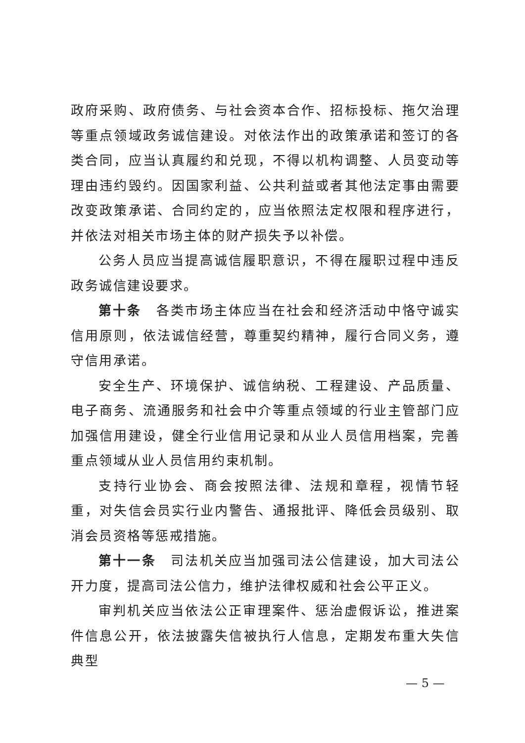政府采购、政府债务、与社会资本合作、招标投标、拖欠治理等重点领域政务诚信建设。对依法作出的政策承诺和签订的各类合同，应当认真履约和兑现，不得以机构调整、人员变动等理由违约毁约。因国家利益、公共利益或者其他法定事由需要改变政策承诺、合同约定的，应当依照法定权限和程序进行，并依法对相关市场主体的财产损失予以补偿。
公务人员应当提高诚信履职意识，不得在履职过程中违反政务诚信建设要求。
第十条　各类市场主体应当在社会和经济活动中恪守诚实信用原则，依法诚信经营，尊重契约精神，履行合同义务，遵守信用承诺。
安全生产、环境保护、诚信纳税、工程建设、产品质量、电子商务、流通服务和社会中介等重点领域的行业主管部门应加强信用建设，健全行业信用记录和从业人员信用档案，完善重点领域从业人员信用约束机制。
支持行业协会、商会按照法律、法规和章程，视情节轻重，对失信会员实行业内警告、通报批评、降低会员级别、取消会员资格等惩戒措施。
第十一条　司法机关应当加强司法公信建设，加大司法公开力度，提高司法公信力，维护法律权威和社会公平正义。
审判机关应当依法公正审理案件、惩治虚假诉讼，推进案件信息公开，依法披露失信被执行人信息，定期发布重大失信典型
— 5 —